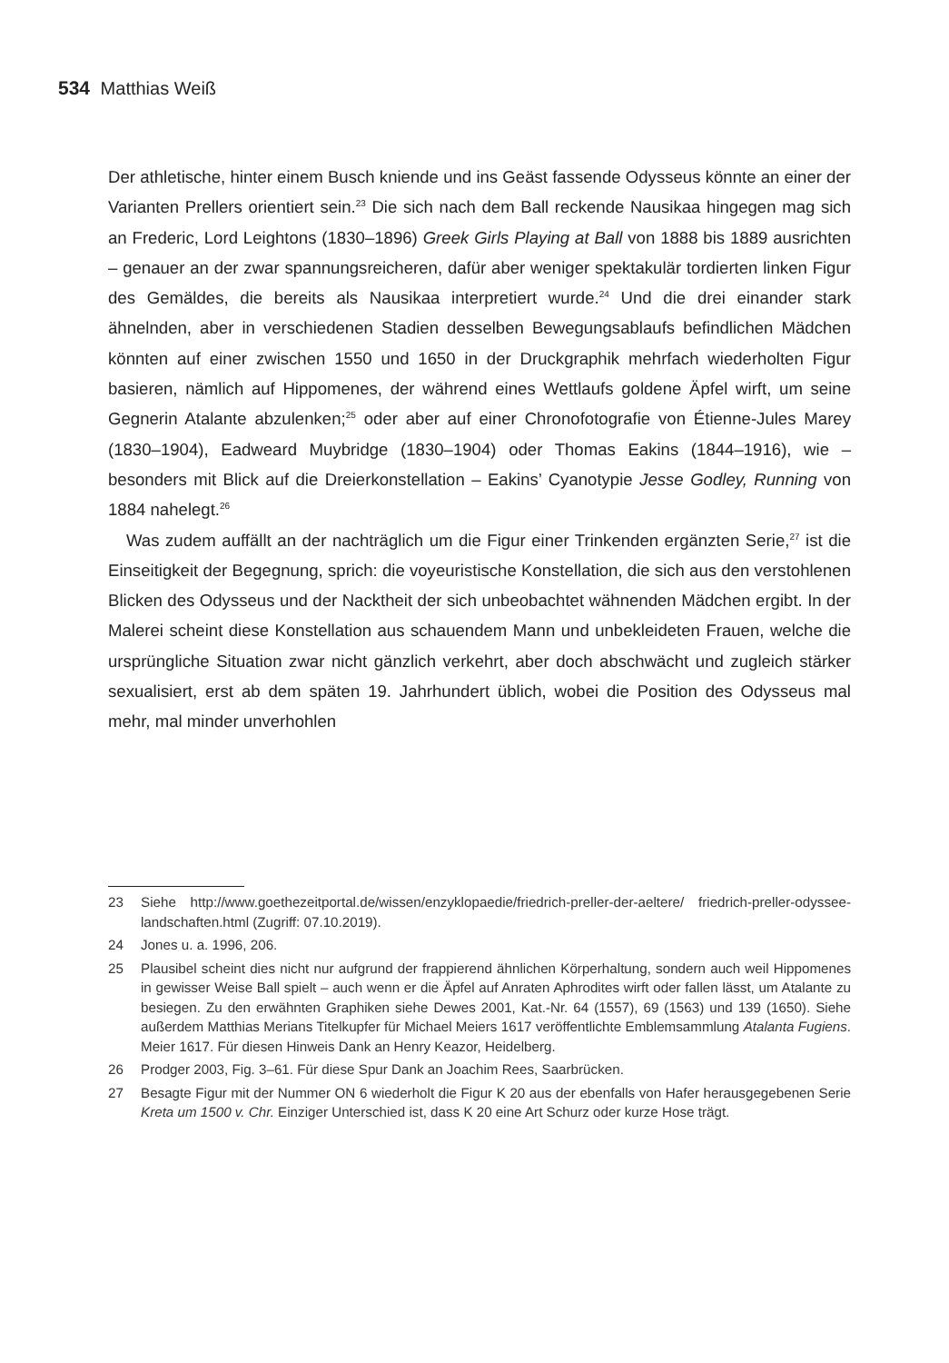534 Matthias Weiß
Der athletische, hinter einem Busch kniende und ins Geäst fassende Odysseus könnte an einer der Varianten Prellers orientiert sein.<sup>23</sup> Die sich nach dem Ball reckende Nausikaa hingegen mag sich an Frederic, Lord Leightons (1830–1896) Greek Girls Playing at Ball von 1888 bis 1889 ausrichten – genauer an der zwar spannungsreicheren, dafür aber weniger spektakulär tordierten linken Figur des Gemäldes, die bereits als Nausikaa interpretiert wurde.<sup>24</sup> Und die drei einander stark ähnelnden, aber in verschiedenen Stadien desselben Bewegungsablaufs befindlichen Mädchen könnten auf einer zwischen 1550 und 1650 in der Druckgraphik mehrfach wiederholten Figur basieren, nämlich auf Hippomenes, der während eines Wettlaufs goldene Äpfel wirft, um seine Gegnerin Atalante abzulenken;<sup>25</sup> oder aber auf einer Chronofotografie von Étienne-Jules Marey (1830–1904), Eadweard Muybridge (1830–1904) oder Thomas Eakins (1844–1916), wie – besonders mit Blick auf die Dreierkonstellation – Eakins’ Cyanotypie Jesse Godley, Running von 1884 nahelegt.<sup>26</sup>
Was zudem auffällt an der nachträglich um die Figur einer Trinkenden ergänzten Serie,<sup>27</sup> ist die Einseitigkeit der Begegnung, sprich: die voyeuristische Konstellation, die sich aus den verstohlenen Blicken des Odysseus und der Nacktheit der sich unbeobachtet wähnenden Mädchen ergibt. In der Malerei scheint diese Konstellation aus schauendem Mann und unbekleideten Frauen, welche die ursprüngliche Situation zwar nicht gänzlich verkehrt, aber doch abschwächt und zugleich stärker sexualisiert, erst ab dem späten 19. Jahrhundert üblich, wobei die Position des Odysseus mal mehr, mal minder unverhohlen
23 Siehe http://www.goethezeitportal.de/wissen/enzyklopaedie/friedrich-preller-der-aeltere/ friedrich-preller-odyssee-landschaften.html (Zugriff: 07.10.2019).
24 Jones u. a. 1996, 206.
25 Plausibel scheint dies nicht nur aufgrund der frappierend ähnlichen Körperhaltung, sondern auch weil Hippomenes in gewisser Weise Ball spielt – auch wenn er die Äpfel auf Anraten Aphrodites wirft oder fallen lässt, um Atalante zu besiegen. Zu den erwähnten Graphiken siehe Dewes 2001, Kat.-Nr. 64 (1557), 69 (1563) und 139 (1650). Siehe außerdem Matthias Merians Titelkupfer für Michael Meiers 1617 veröffentlichte Emblemsammlung Atalanta Fugiens. Meier 1617. Für diesen Hinweis Dank an Henry Keazor, Heidelberg.
26 Prodger 2003, Fig. 3–61. Für diese Spur Dank an Joachim Rees, Saarbrücken.
27 Besagte Figur mit der Nummer ON 6 wiederholt die Figur K 20 aus der ebenfalls von Hafer herausgegebenen Serie Kreta um 1500 v. Chr. Einziger Unterschied ist, dass K 20 eine Art Schurz oder kurze Hose trägt.